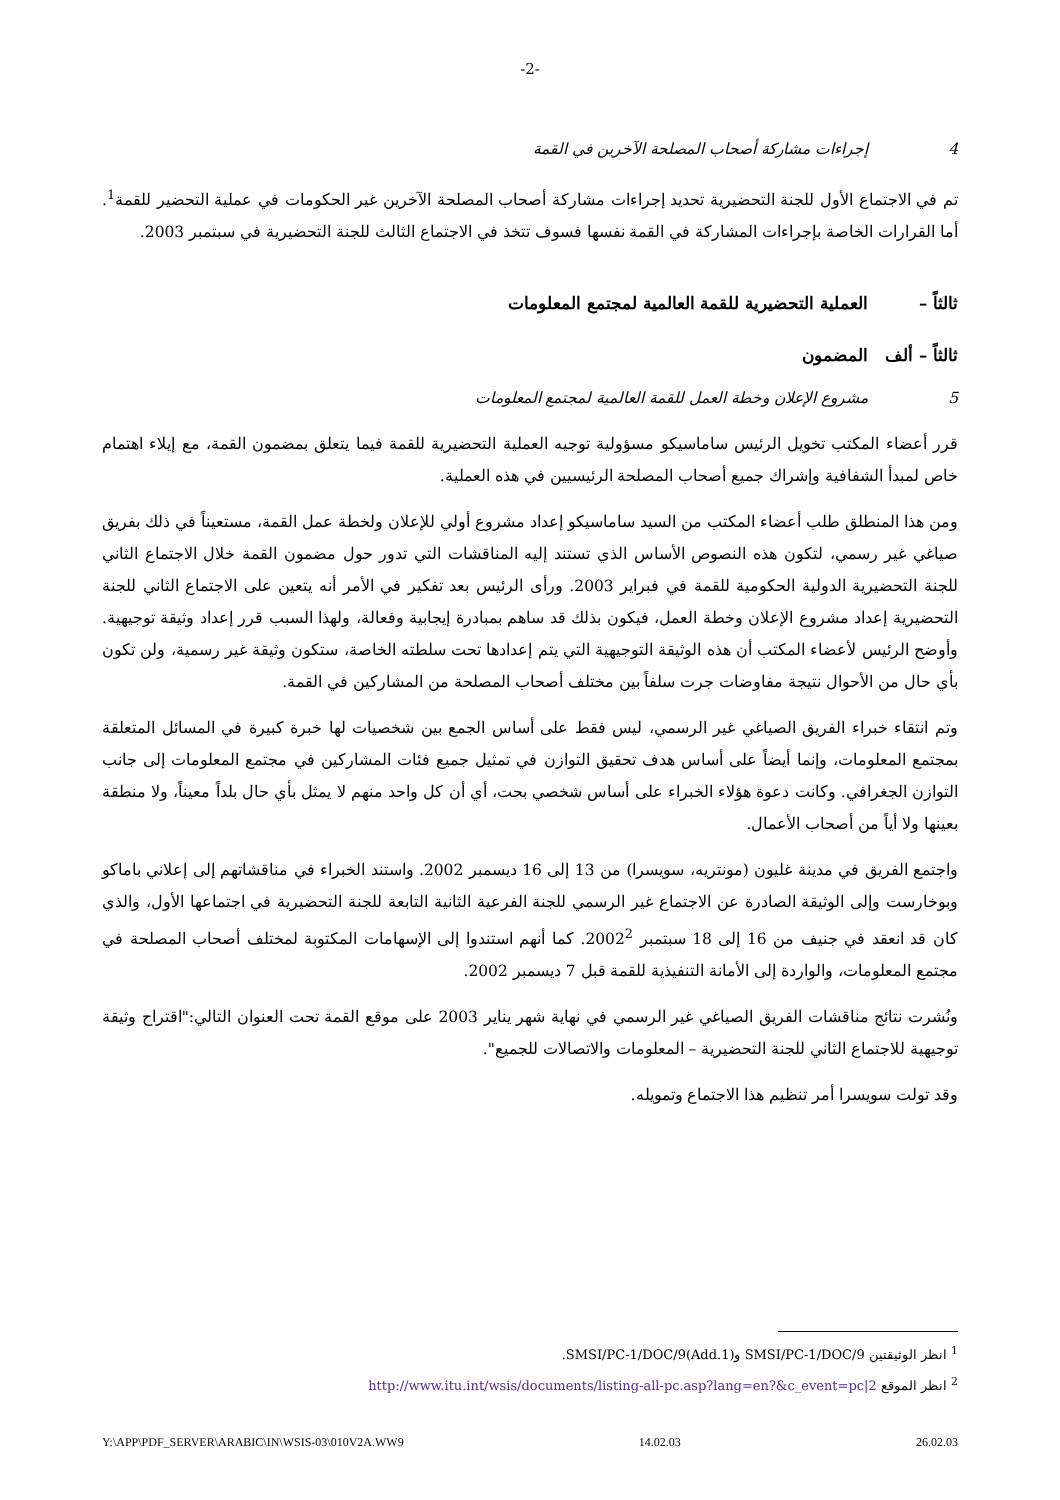-2-
4 إجراءات مشاركة أصحاب المصلحة الآخرين في القمة
تم في الاجتماع الأول للجنة التحضيرية تحديد إجراءات مشاركة أصحاب المصلحة الآخرين غير الحكومات في عملية التحضير للقمة<sup>1</sup>. أما القرارات الخاصة بإجراءات المشاركة في القمة نفسها فسوف تتخذ في الاجتماع الثالث للجنة التحضيرية في سبتمبر 2003.
ثالثاً – العملية التحضيرية للقمة العالمية لمجتمع المعلومات
ثالثاً – ألف المضمون
5 مشروع الإعلان وخطة العمل للقمة العالمية لمجتمع المعلومات
قرر أعضاء المكتب تخويل الرئيس ساماسيكو مسؤولية توجيه العملية التحضيرية للقمة فيما يتعلق بمضمون القمة، مع إيلاء اهتمام خاص لمبدأ الشفافية وإشراك جميع أصحاب المصلحة الرئيسيين في هذه العملية.
ومن هذا المنطلق طلب أعضاء المكتب من السيد ساماسيكو إعداد مشروع أولي للإعلان ولخطة عمل القمة، مستعيناً في ذلك بفريق صياغي غير رسمي، لتكون هذه النصوص الأساس الذي تستند إليه المناقشات التي تدور حول مضمون القمة خلال الاجتماع الثاني للجنة التحضيرية الدولية الحكومية للقمة في فبراير 2003. ورأى الرئيس بعد تفكير في الأمر أنه يتعين على الاجتماع الثاني للجنة التحضيرية إعداد مشروع الإعلان وخطة العمل، فيكون بذلك قد ساهم بمبادرة إيجابية وفعالة، ولهذا السبب قرر إعداد وثيقة توجيهية. وأوضح الرئيس لأعضاء المكتب أن هذه الوثيقة التوجيهية التي يتم إعدادها تحت سلطته الخاصة، ستكون وثيقة غير رسمية، ولن تكون بأي حال من الأحوال نتيجة مفاوضات جرت سلفاً بين مختلف أصحاب المصلحة من المشاركين في القمة.
وتم انتقاء خبراء الفريق الصياغي غير الرسمي، ليس فقط على أساس الجمع بين شخصيات لها خبرة كبيرة في المسائل المتعلقة بمجتمع المعلومات، وإنما أيضاً على أساس هدف تحقيق التوازن في تمثيل جميع فئات المشاركين في مجتمع المعلومات إلى جانب التوازن الجغرافي. وكانت دعوة هؤلاء الخبراء على أساس شخصي بحت، أي أن كل واحد منهم لا يمثل بأي حال بلداً معيناً، ولا منطقة بعينها ولا أياً من أصحاب الأعمال.
واجتمع الفريق في مدينة غليون (مونتريه، سويسرا) من 13 إلى 16 ديسمبر 2002. واستند الخبراء في مناقشاتهم إلى إعلاني باماكو وبوخارست وإلى الوثيقة الصادرة عن الاجتماع غير الرسمي للجنة الفرعية الثانية التابعة للجنة التحضيرية في اجتماعها الأول، والذي كان قد انعقد في جنيف من 16 إلى 18 سبتمبر 2002<sup>2</sup>. كما أنهم استندوا إلى الإسهامات المكتوبة لمختلف أصحاب المصلحة في مجتمع المعلومات، والواردة إلى الأمانة التنفيذية للقمة قبل 7 ديسمبر 2002.
ونُشرت نتائج مناقشات الفريق الصياغي غير الرسمي في نهاية شهر يناير 2003 على موقع القمة تحت العنوان التالي:"اقتراح وثيقة توجيهية للاجتماع الثاني للجنة التحضيرية – المعلومات والاتصالات للجميع".
وقد تولت سويسرا أمر تنظيم هذا الاجتماع وتمويله.
<sup>1</sup> انظر الوثيقتين SMSI/PC-1/DOC/9 و(SMSI/PC-1/DOC/9(Add.1.
<sup>2</sup> انظر الموقع http://www.itu.int/wsis/documents/listing-all-pc.asp?lang=en?&c_event=pc|2
Y:\APP\PDF_SERVER\ARABIC\IN\WSIS-03\010V2A.WW9 14.02.03 26.02.03